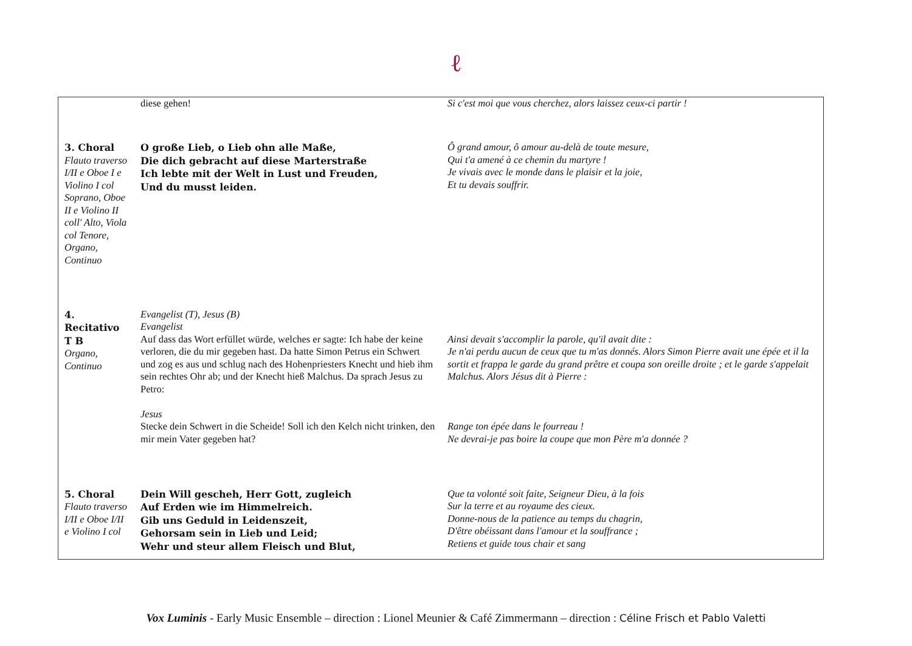ℓ
| | diese gehen! | Si c'est moi que vous cherchez, alors laissez ceux-ci partir ! |
| 3. Choral Flauto traverso I/II e Oboe I e Violino I col Soprano, Oboe II e Violino II coll' Alto, Viola col Tenore, Organo, Continuo | O große Lieb, o Lieb ohn alle Maße, Die dich gebracht auf diese Marterstraße Ich lebte mit der Welt in Lust und Freuden, Und du musst leiden. | Ô grand amour, ô amour au-delà de toute mesure, Qui t'a amené à ce chemin du martyre ! Je vivais avec le monde dans le plaisir et la joie, Et tu devais souffrir. |
| 4. Recitativo T B Organo, Continuo | Evangelist (T), Jesus (B) Evangelist Auf dass das Wort erfüllet würde, welches er sagte: Ich habe der keine verloren, die du mir gegeben hast. Da hatte Simon Petrus ein Schwert und zog es aus und schlug nach des Hohenpriesters Knecht und hieb ihm sein rechtes Ohr ab; und der Knecht hieß Malchus. Da sprach Jesus zu Petro: Jesus Stecke dein Schwert in die Scheide! Soll ich den Kelch nicht trinken, den mir mein Vater gegeben hat? | Ainsi devait s'accomplir la parole, qu'il avait dite : Je n'ai perdu aucun de ceux que tu m'as donnés. Alors Simon Pierre avait une épée et il la sortit et frappa le garde du grand prêtre et coupa son oreille droite ; et le garde s'appelait Malchus. Alors Jésus dit à Pierre : Range ton épée dans le fourreau ! Ne devrai-je pas boire la coupe que mon Père m'a donnée ? |
| 5. Choral Flauto traverso I/II e Oboe I/II e Violino I col | Dein Will gescheh, Herr Gott, zugleich Auf Erden wie im Himmelreich. Gib uns Geduld in Leidenszeit, Gehorsam sein in Lieb und Leid; Wehr und steur allem Fleisch und Blut, | Que ta volonté soit faite, Seigneur Dieu, à la fois Sur la terre et au royaume des cieux. Donne-nous de la patience au temps du chagrin, D'être obéissant dans l'amour et la souffrance ; Retiens et guide tous chair et sang |
Vox Luminis - Early Music Ensemble – direction : Lionel Meunier & Café Zimmermann – direction : Céline Frisch et Pablo Valetti